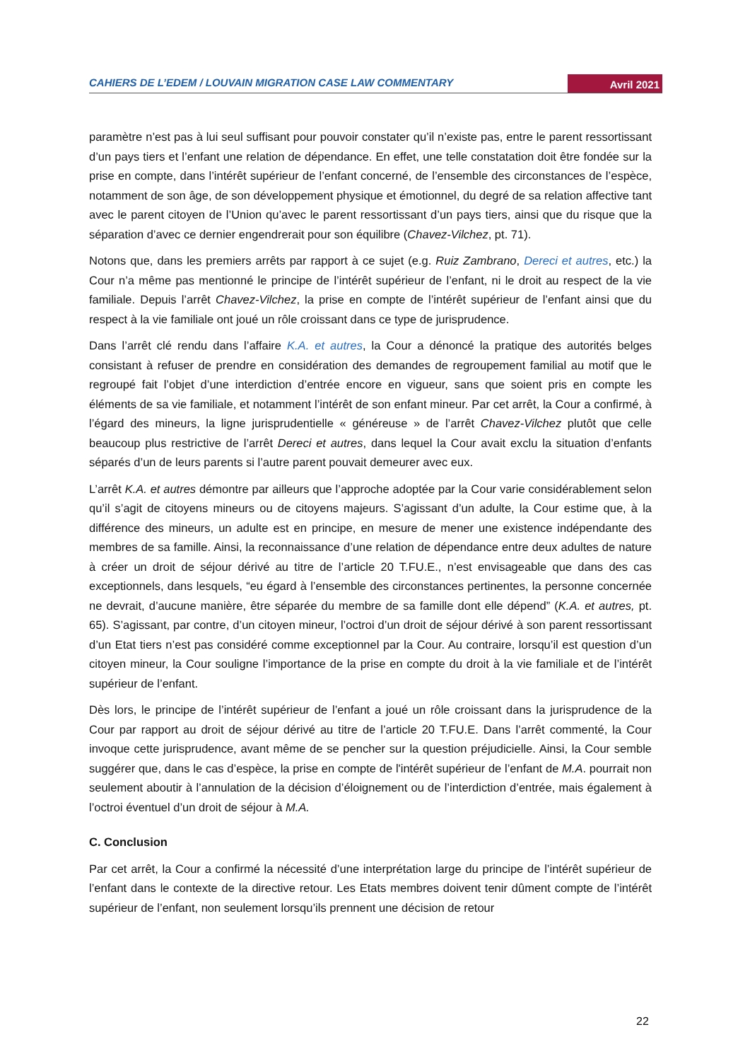CAHIERS DE L’EDEM / LOUVAIN MIGRATION CASE LAW COMMENTARY Avril 2021
paramètre n’est pas à lui seul suffisant pour pouvoir constater qu’il n’existe pas, entre le parent ressortissant d’un pays tiers et l’enfant une relation de dépendance. En effet, une telle constatation doit être fondée sur la prise en compte, dans l’intérêt supérieur de l’enfant concerné, de l’ensemble des circonstances de l’espèce, notamment de son âge, de son développement physique et émotionnel, du degré de sa relation affective tant avec le parent citoyen de l’Union qu’avec le parent ressortissant d’un pays tiers, ainsi que du risque que la séparation d’avec ce dernier engendrerait pour son équilibre (Chavez-Vilchez, pt. 71).
Notons que, dans les premiers arrêts par rapport à ce sujet (e.g. Ruiz Zambrano, Dereci et autres, etc.) la Cour n’a même pas mentionné le principe de l’intérêt supérieur de l’enfant, ni le droit au respect de la vie familiale. Depuis l’arrêt Chavez-Vilchez, la prise en compte de l’intérêt supérieur de l’enfant ainsi que du respect à la vie familiale ont joué un rôle croissant dans ce type de jurisprudence.
Dans l’arrêt clé rendu dans l’affaire K.A. et autres, la Cour a dénoncé la pratique des autorités belges consistant à refuser de prendre en considération des demandes de regroupement familial au motif que le regroupé fait l’objet d’une interdiction d’entrée encore en vigueur, sans que soient pris en compte les éléments de sa vie familiale, et notamment l’intérêt de son enfant mineur. Par cet arrêt, la Cour a confirmé, à l’égard des mineurs, la ligne jurisprudentielle « généreuse » de l’arrêt Chavez-Vilchez plutôt que celle beaucoup plus restrictive de l’arrêt Dereci et autres, dans lequel la Cour avait exclu la situation d’enfants séparés d’un de leurs parents si l’autre parent pouvait demeurer avec eux.
L’arrêt K.A. et autres démontre par ailleurs que l’approche adoptée par la Cour varie considérablement selon qu’il s’agit de citoyens mineurs ou de citoyens majeurs. S’agissant d’un adulte, la Cour estime que, à la différence des mineurs, un adulte est en principe, en mesure de mener une existence indépendante des membres de sa famille. Ainsi, la reconnaissance d’une relation de dépendance entre deux adultes de nature à créer un droit de séjour dérivé au titre de l’article 20 T.FU.E., n’est envisageable que dans des cas exceptionnels, dans lesquels, “eu égard à l’ensemble des circonstances pertinentes, la personne concernée ne devrait, d’aucune manière, être séparée du membre de sa famille dont elle dépend” (K.A. et autres, pt. 65). S’agissant, par contre, d’un citoyen mineur, l’octroi d’un droit de séjour dérivé à son parent ressortissant d’un Etat tiers n’est pas considéré comme exceptionnel par la Cour. Au contraire, lorsqu’il est question d’un citoyen mineur, la Cour souligne l’importance de la prise en compte du droit à la vie familiale et de l’intérêt supérieur de l’enfant.
Dès lors, le principe de l’intérêt supérieur de l’enfant a joué un rôle croissant dans la jurisprudence de la Cour par rapport au droit de séjour dérivé au titre de l’article 20 T.FU.E. Dans l’arrêt commenté, la Cour invoque cette jurisprudence, avant même de se pencher sur la question préjudicielle. Ainsi, la Cour semble suggérer que, dans le cas d’espèce, la prise en compte de l'intérêt supérieur de l’enfant de M.A. pourrait non seulement aboutir à l’annulation de la décision d’éloignement ou de l’interdiction d’entrée, mais également à l’octroi éventuel d’un droit de séjour à M.A.
C. Conclusion
Par cet arrêt, la Cour a confirmé la nécessité d’une interprétation large du principe de l’intérêt supérieur de l’enfant dans le contexte de la directive retour. Les Etats membres doivent tenir dûment compte de l’intérêt supérieur de l’enfant, non seulement lorsqu’ils prennent une décision de retour
22